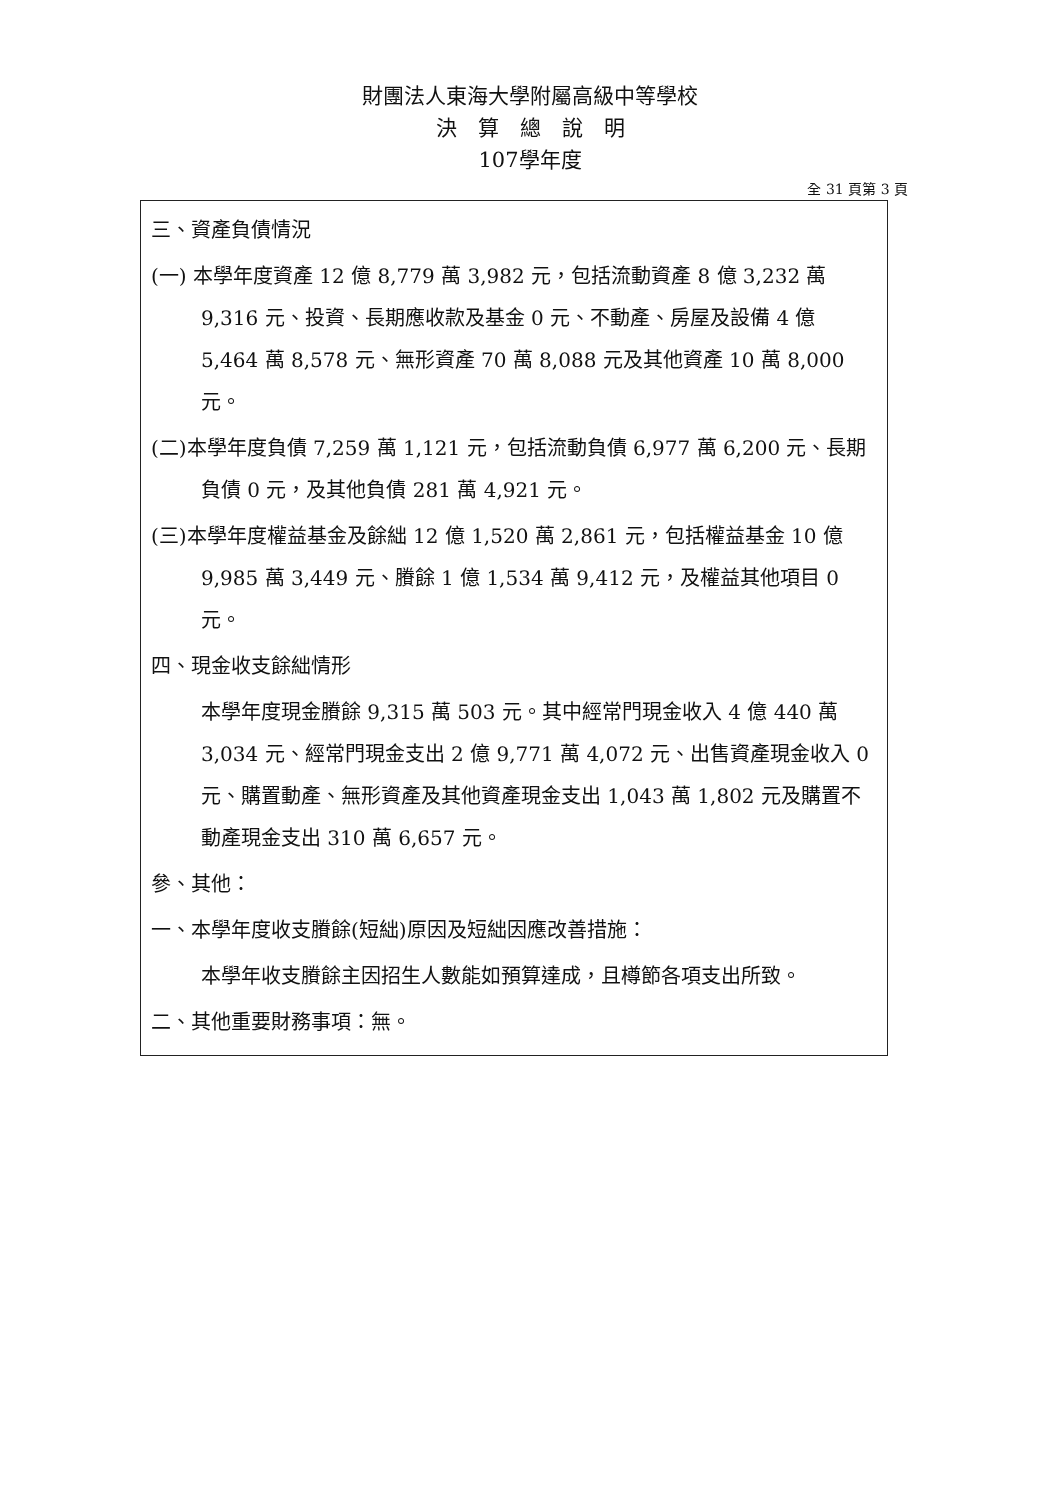財團法人東海大學附屬高級中等學校
決　算　總　說　明
107學年度
全 31 頁第 3 頁
三、資產負債情況
(一) 本學年度資產 12 億 8,779 萬 3,982 元，包括流動資產 8 億 3,232 萬 9,316 元、投資、長期應收款及基金 0 元、不動產、房屋及設備 4 億 5,464 萬 8,578 元、無形資產 70 萬 8,088 元及其他資產 10 萬 8,000 元。
(二)本學年度負債 7,259 萬 1,121 元，包括流動負債 6,977 萬 6,200 元、長期負債 0 元，及其他負債 281 萬 4,921 元。
(三)本學年度權益基金及餘絀 12 億 1,520 萬 2,861 元，包括權益基金 10 億 9,985 萬 3,449 元、賸餘 1 億 1,534 萬 9,412 元，及權益其他項目 0 元。
四、現金收支餘絀情形
本學年度現金賸餘 9,315 萬 503 元。其中經常門現金收入 4 億 440 萬 3,034 元、經常門現金支出 2 億 9,771 萬 4,072 元、出售資產現金收入 0 元、購置動產、無形資產及其他資產現金支出 1,043 萬 1,802 元及購置不動產現金支出 310 萬 6,657 元。
參、其他：
一、本學年度收支賸餘(短絀)原因及短絀因應改善措施：
本學年收支賸餘主因招生人數能如預算達成，且樽節各項支出所致。
二、其他重要財務事項：無。